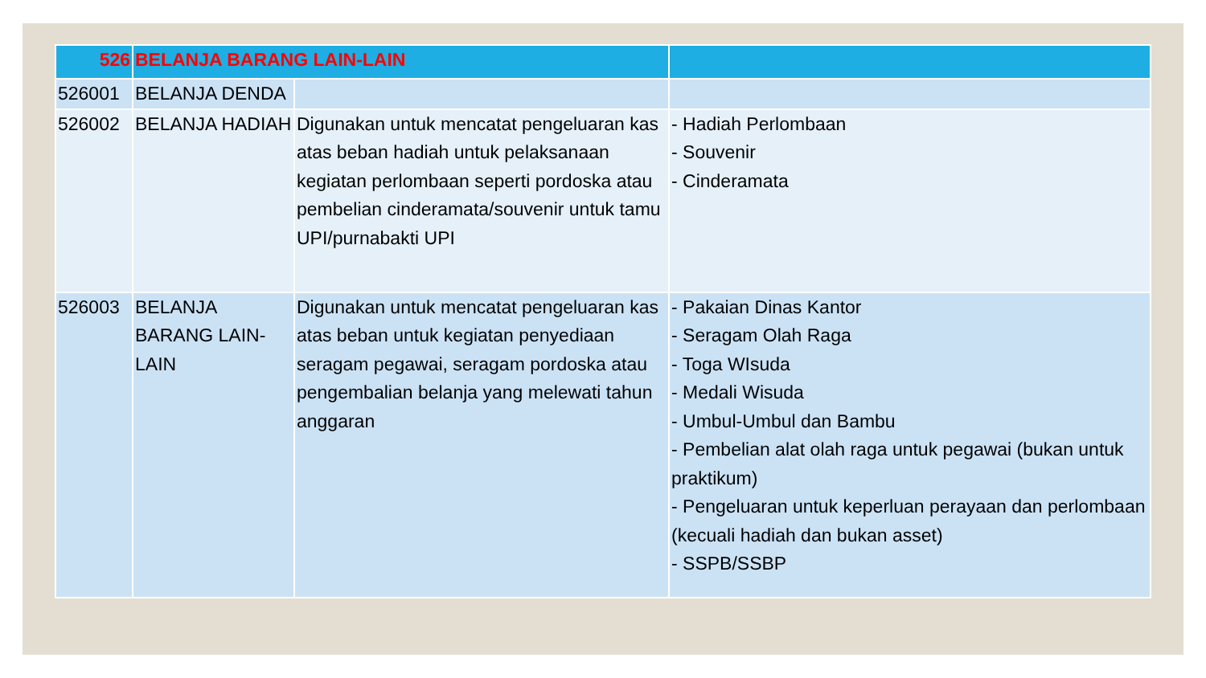| 526 | BELANJA BARANG LAIN-LAIN | | |
| 526001 | BELANJA DENDA | | |
| 526002 | BELANJA HADIAH | Digunakan untuk mencatat pengeluaran kas atas beban hadiah untuk pelaksanaan kegiatan perlombaan seperti pordoska atau pembelian cinderamata/souvenir untuk tamu UPI/purnabakti UPI | - Hadiah Perlombaan - Souvenir - Cinderamata |
| 526003 | BELANJA BARANG LAIN-LAIN | Digunakan untuk mencatat pengeluaran kas atas beban untuk kegiatan penyediaan seragam pegawai, seragam pordoska atau pengembalian belanja yang melewati tahun anggaran | - Pakaian Dinas Kantor - Seragam Olah Raga - Toga WIsuda - Medali Wisuda - Umbul-Umbul dan Bambu - Pembelian alat olah raga untuk pegawai (bukan untuk praktikum) - Pengeluaran untuk keperluan perayaan dan perlombaan (kecuali hadiah dan bukan asset) - SSPB/SSBP |